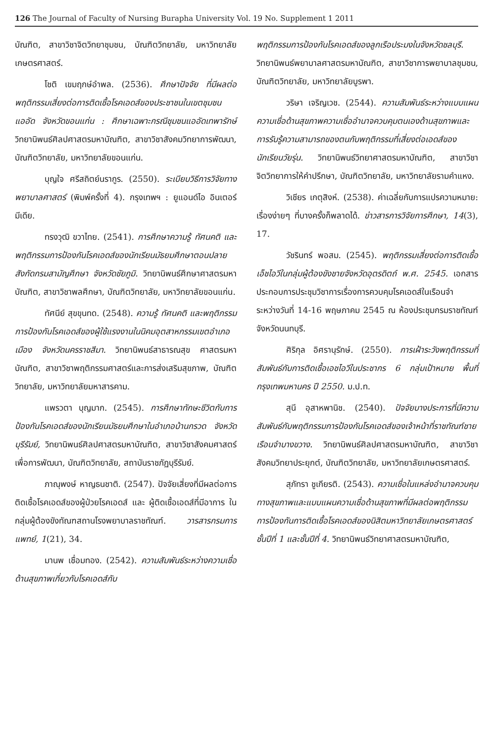126 The Journal of Faculty of Nursing Burapha University Vol. 19 No. Supplement 1 2011
บัณฑิต, สาขาวิชาจิตวิทยาชุมชน, บัณฑิตวิทยาลัย, มหาวิทยาลัยเกษตรศาสตร์.
โชติ เขมฤกษ์อำพล. (2536). ศึกษาปัจจัย ที่มีผลต่อพฤติกรรมเสี่ยงต่อการติดเชื้อโรคเอดส์ของประชาชนในเขตชุมชนแออัด จังหวัดขอนแก่น : ศึกษาเฉพาะกรณีชุมชนแออัดเทพารักษ์ วิทยานิพนธ์ศิลปศาสตรมหาบัณฑิต, สาขาวิชาสังคมวิทยาการพัฒนา, บัณฑิตวิทยาลัย, มหาวิทยาลัยขอนแก่น.
บุญใจ ศรีสถิตย์นรากูร. (2550). ระเบียบวิธีการวิจัยทางพยาบาลศาสตร์ (พิมพ์ครั้งที่ 4). กรุงเทพฯ : ยูแอนด์ไอ อินเตอร์ มีเดีย.
ทรงวุฒิ ขวาไทย. (2541). การศึกษาความรู้ ทัศนคติ และพฤติกรรมการป้องกันโรคเอดส์ของนักเรียนมัธยมศึกษาตอนปลายสังกัดกรมสามัญศึกษา จังหวัดชัยภูมิ. วิทยานิพนธ์ศึกษาศาสตรมหาบัณฑิต, สาขาวิชาพลศึกษา, บัณฑิตวิทยาลัย, มหาวิทยาลัยขอนแก่น.
ทัศนีย์ สุขขุนทด. (2548). ความรู้ ทัศนคติ และพฤติกรรมการป้องกันโรคเอดส์ของผู้ใช้แรงงานในนิคมอุตสาหกรรมเขตอำเภอเมือง จังหวัดนครราชสีมา. วิทยานิพนธ์สาธารณสุข ศาสตรมหาบัณฑิต, สาขาวิชาพฤติกรรมศาสตร์และการส่งเสริมสุขภาพ, บัณฑิตวิทยาลัย, มหาวิทยาลัยมหาสารคาม.
แพรวตา บุญมาก. (2545). การศึกษาทักษะชีวิตกับการป้องกันโรคเอดส์ของนักเรียนมัธยมศึกษาในอำเภอบ้านกรวด จังหวัดบุรีรัมย์, วิทยานิพนธ์ศิลปศาสตรมหาบัณฑิต, สาขาวิชาสังคมศาสตร์เพื่อการพัฒนา, บัณฑิตวิทยาลัย, สถาบันราชภัฏบุรีรัมย์.
ภาณุพงษ์ หาญธนชาติ. (2547). ปัจจัยเสี่ยงที่มีผลต่อการติดเชื้อโรคเอดส์ของผู้ป่วยโรคเอดส์ และ ผู้ติดเชื้อเอดส์ที่มีอาการ ในกลุ่มผู้ต้องขังทัณฑสถานโรงพยาบาลราชทัณฑ์. วารสารกรมการแพทย์, 1(21), 34.
มานพ เชื่อมทอง. (2542). ความสัมพันธ์ระหว่างความเชื่อด้านสุขภาพเกี่ยวกับโรคเอดส์กับ
พฤติกรรมการป้องกันโรคเอดส์ของลูกเรือประมงในจังหวัดชลบุรี. วิทยานิพนธ์พยาบาลศาสตรมหาบัณฑิต, สาขาวิชาการพยาบาลชุมชน, บัณฑิตวิทยาลัย, มหาวิทยาลัยบูรพา.
วริษา เจริญเวช. (2544). ความสัมพันธ์ระหว่างแบบแผนความเชื่อด้านสุขภาพความเชื่ออำนาจควบคุมตนเองด้านสุขภาพและการรับรู้ความสามารถของตนกับพฤติกรรมที่เสี่ยงต่อเอดส์ของนักเรียนวัยรุ่น. วิทยานิพนธ์วิทยาศาสตรมหาบัณฑิต, สาขาวิชาจิตวิทยาการให้คำปรึกษา, บัณฑิตวิทยาลัย, มหาวิทยาลัยรามคำแหง.
วิเชียร เกตุสิงห์. (2538). ค่าเฉลี่ยกับการแปรความหมาย: เรื่องง่ายๆ ที่บางครั้งก็พลาดได้. ข่าวสารการวิจัยการศึกษา, 14(3), 17.
วัชรินทร์ พอสม. (2545). พฤติกรรมเสี่ยงต่อการติดเชื้อเอ็ชไอวีในกลุ่มผู้ต้องขังชายจังหวัดอุตรดิตถ์ พ.ศ. 2545. เอกสารประกอบการประชุมวิชาการเรื่องการควบคุมโรคเอดส์ในเรือนจำ ระหว่างวันที่ 14-16 พฤษภาคม 2545 ณ ห้องประชุมกรมราชทัณฑ์ จังหวัดนนทบุรี.
ศิริกุล อิศรานุรักษ์. (2550). การเฝ้าระวังพฤติกรรมที่สัมพันธ์กับการติดเชื้อเอชไอวีในประชากร 6 กลุ่มเป้าหมาย พื้นที่กรุงเทพมหานคร ปี 2550. ม.ป.ท.
สุนี อุสาหพานิช. (2540). ปัจจัยบางประการที่มีความสัมพันธ์กับพฤติกรรมการป้องกันโรคเอดส์ของเจ้าหน้าที่ราชทัณฑ์ชาย เรือนจำบางขวาง. วิทยานิพนธ์ศิลปศาสตรมหาบัณฑิต, สาขาวิชาสังคมวิทยาประยุกต์, บัณฑิตวิทยาลัย, มหาวิทยาลัยเกษตรศาสตร์.
สุภัทรา ชูเกียรติ. (2543). ความเชื่อในแหล่งอำนาจควบคุมทางสุขภาพและแบบแผนความเชื่อด้านสุขภาพที่มีผลต่อพฤติกรรมการป้องกันการติดเชื้อโรคเอดส์ของนิสิตมหาวิทยาลัยเกษตรศาสตร์ ชั้นปีที่ 1 และชั้นปีที่ 4. วิทยานิพนธ์วิทยาศาสตรมหาบัณฑิต,